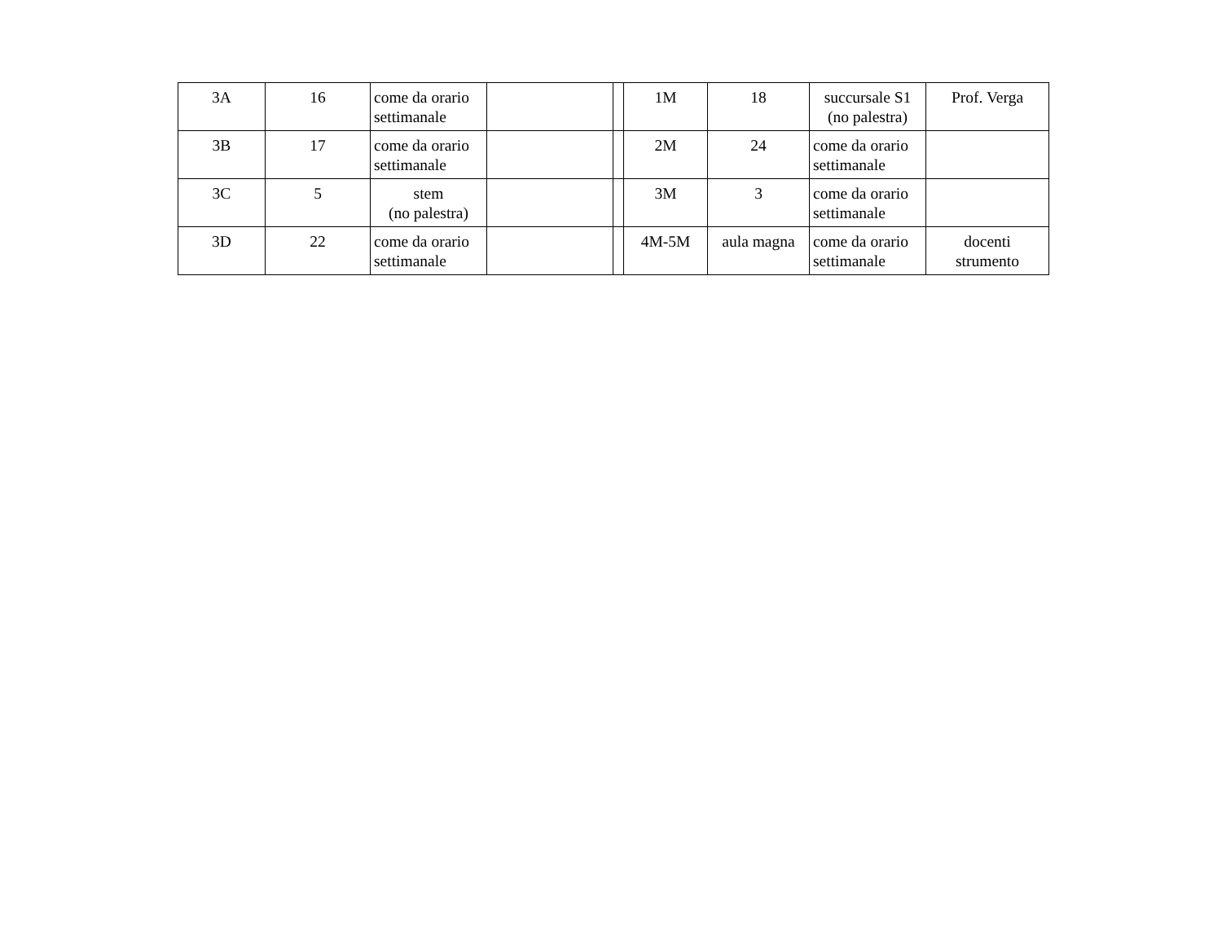| 3A | 16 | come da orario settimanale | | | 1M | 18 | succursale S1 (no palestra) | Prof. Verga |
| 3B | 17 | come da orario settimanale | | | 2M | 24 | come da orario settimanale | |
| 3C | 5 | stem (no palestra) | | | 3M | 3 | come da orario settimanale | |
| 3D | 22 | come da orario settimanale | | | 4M-5M | aula magna | come da orario settimanale | docenti strumento |